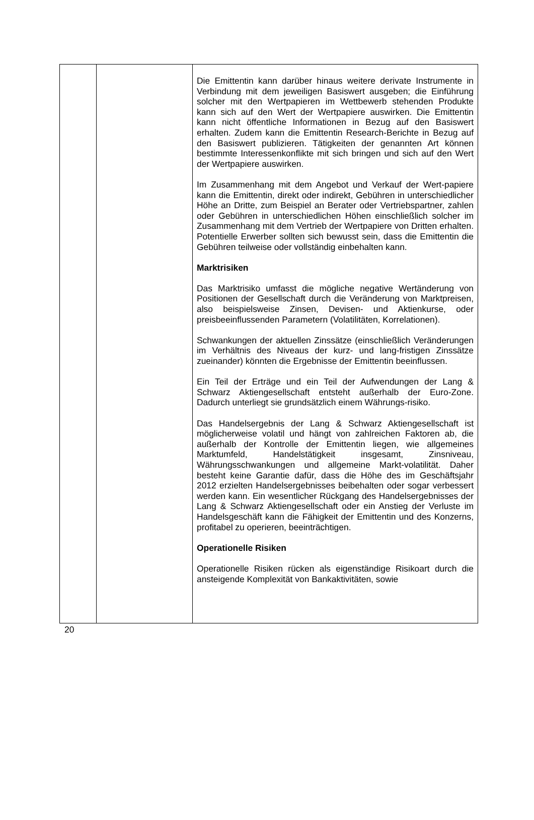| | | Die Emittentin kann darüber hinaus weitere derivate Instrumente in Verbindung mit dem jeweiligen Basiswert ausgeben; die Einführung solcher mit den Wertpapieren im Wettbewerb stehenden Produkte kann sich auf den Wert der Wertpapiere auswirken. Die Emittentin kann nicht öffentliche Informationen in Bezug auf den Basiswert erhalten. Zudem kann die Emittentin Research-Berichte in Bezug auf den Basiswert publizieren. Tätigkeiten der genannten Art können bestimmte Interessenkonflikte mit sich bringen und sich auf den Wert der Wertpapiere auswirken. Im Zusammenhang mit dem Angebot und Verkauf der Wert-papiere kann die Emittentin, direkt oder indirekt, Gebühren in unterschiedlicher Höhe an Dritte, zum Beispiel an Berater oder Vertriebspartner, zahlen oder Gebühren in unterschiedlichen Höhen einschließlich solcher im Zusammenhang mit dem Vertrieb der Wertpapiere von Dritten erhalten. Potentielle Erwerber sollten sich bewusst sein, dass die Emittentin die Gebühren teilweise oder vollständig einbehalten kann. Marktrisiken Das Marktrisiko umfasst die mögliche negative Wertänderung von Positionen der Gesellschaft durch die Veränderung von Marktpreisen, also beispielsweise Zinsen, Devisen- und Aktienkurse, oder preisbeeinflussenden Parametern (Volatilitäten, Korrelationen). Schwankungen der aktuellen Zinssätze (einschließlich Veränderungen im Verhältnis des Niveaus der kurz- und lang-fristigen Zinssätze zueinander) könnten die Ergebnisse der Emittentin beeinflussen. Ein Teil der Erträge und ein Teil der Aufwendungen der Lang & Schwarz Aktiengesellschaft entsteht außerhalb der Euro-Zone. Dadurch unterliegt sie grundsätzlich einem Währungs-risiko. Das Handelsergebnis der Lang & Schwarz Aktiengesellschaft ist möglicherweise volatil und hängt von zahlreichen Faktoren ab, die außerhalb der Kontrolle der Emittentin liegen, wie allgemeines Marktumfeld, Handelstätigkeit insgesamt, Zinsniveau, Währungsschwankungen und allgemeine Markt-volatilität. Daher besteht keine Garantie dafür, dass die Höhe des im Geschäftsjahr 2012 erzielten Handelsergebnisses beibehalten oder sogar verbessert werden kann. Ein wesentlicher Rückgang des Handelsergebnisses der Lang & Schwarz Aktiengesellschaft oder ein Anstieg der Verluste im Handelsgeschäft kann die Fähigkeit der Emittentin und des Konzerns, profitabel zu operieren, beeinträchtigen. Operationelle Risiken Operationelle Risiken rücken als eigenständige Risikoart durch die ansteigende Komplexität von Bankaktivitäten, sowie |
20